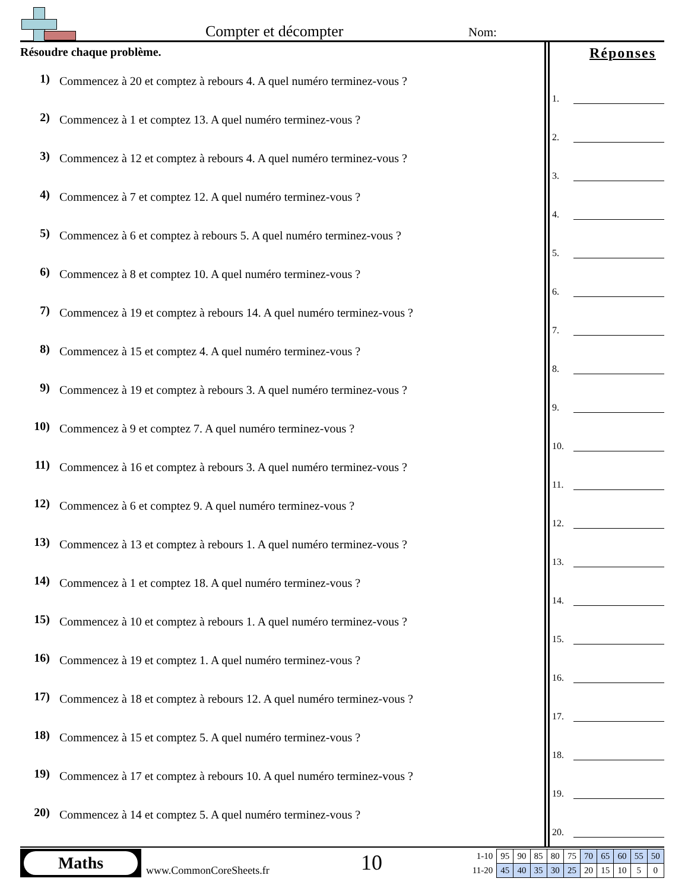Compter et décompter Nom:
Résoudre chaque problème.
1) Commencez à 20 et comptez à rebours 4. A quel numéro terminez-vous ?
2) Commencez à 1 et comptez 13. A quel numéro terminez-vous ?
3) Commencez à 12 et comptez à rebours 4. A quel numéro terminez-vous ?
4) Commencez à 7 et comptez 12. A quel numéro terminez-vous ?
5) Commencez à 6 et comptez à rebours 5. A quel numéro terminez-vous ?
6) Commencez à 8 et comptez 10. A quel numéro terminez-vous ?
7) Commencez à 19 et comptez à rebours 14. A quel numéro terminez-vous ?
8) Commencez à 15 et comptez 4. A quel numéro terminez-vous ?
9) Commencez à 19 et comptez à rebours 3. A quel numéro terminez-vous ?
10) Commencez à 9 et comptez 7. A quel numéro terminez-vous ?
11) Commencez à 16 et comptez à rebours 3. A quel numéro terminez-vous ?
12) Commencez à 6 et comptez 9. A quel numéro terminez-vous ?
13) Commencez à 13 et comptez à rebours 1. A quel numéro terminez-vous ?
14) Commencez à 1 et comptez 18. A quel numéro terminez-vous ?
15) Commencez à 10 et comptez à rebours 1. A quel numéro terminez-vous ?
16) Commencez à 19 et comptez 1. A quel numéro terminez-vous ?
17) Commencez à 18 et comptez à rebours 12. A quel numéro terminez-vous ?
18) Commencez à 15 et comptez 5. A quel numéro terminez-vous ?
19) Commencez à 17 et comptez à rebours 10. A quel numéro terminez-vous ?
20) Commencez à 14 et comptez 5. A quel numéro terminez-vous ?
Réponses
1.
2.
3.
4.
5.
6.
7.
8.
9.
10.
11.
12.
13.
14.
15.
16.
17.
18.
19.
20.
Maths
www.CommonCoreSheets.fr 10
| 1-10 | 95 | 90 | 85 | 80 | 75 | 70 | 65 | 60 | 55 | 50 |
| 11-20 | 45 | 40 | 35 | 30 | 25 | 20 | 15 | 10 | 5 | 0 |